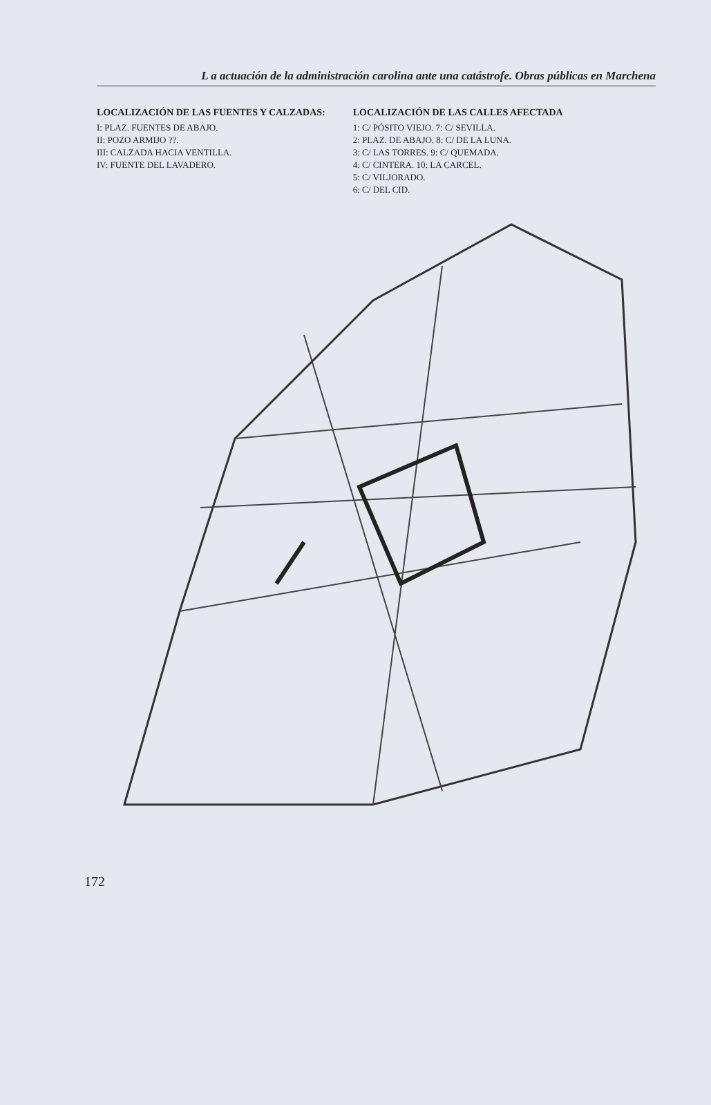L a actuación de la administración carolina ante una catástrofe. Obras públicas en Marchena
LOCALIZACIÓN DE LAS FUENTES Y CALZADAS:
I: PLAZ. FUENTES DE ABAJO.
II: POZO ARMIJO ??.
III: CALZADA HACIA VENTILLA.
IV: FUENTE DEL LAVADERO.
LOCALIZACIÓN DE LAS CALLES AFECTADA
1: C/ PÓSITO VIEJO. 7: C/ SEVILLA.
2: PLAZ. DE ABAJO. 8: C/ DE LA LUNA.
3: C/ LAS TORRES. 9: C/ QUEMADA.
4: C/ CINTERA. 10: LA CARCEL.
5: C/ VILJORADO.
6: C/ DEL CID.
172